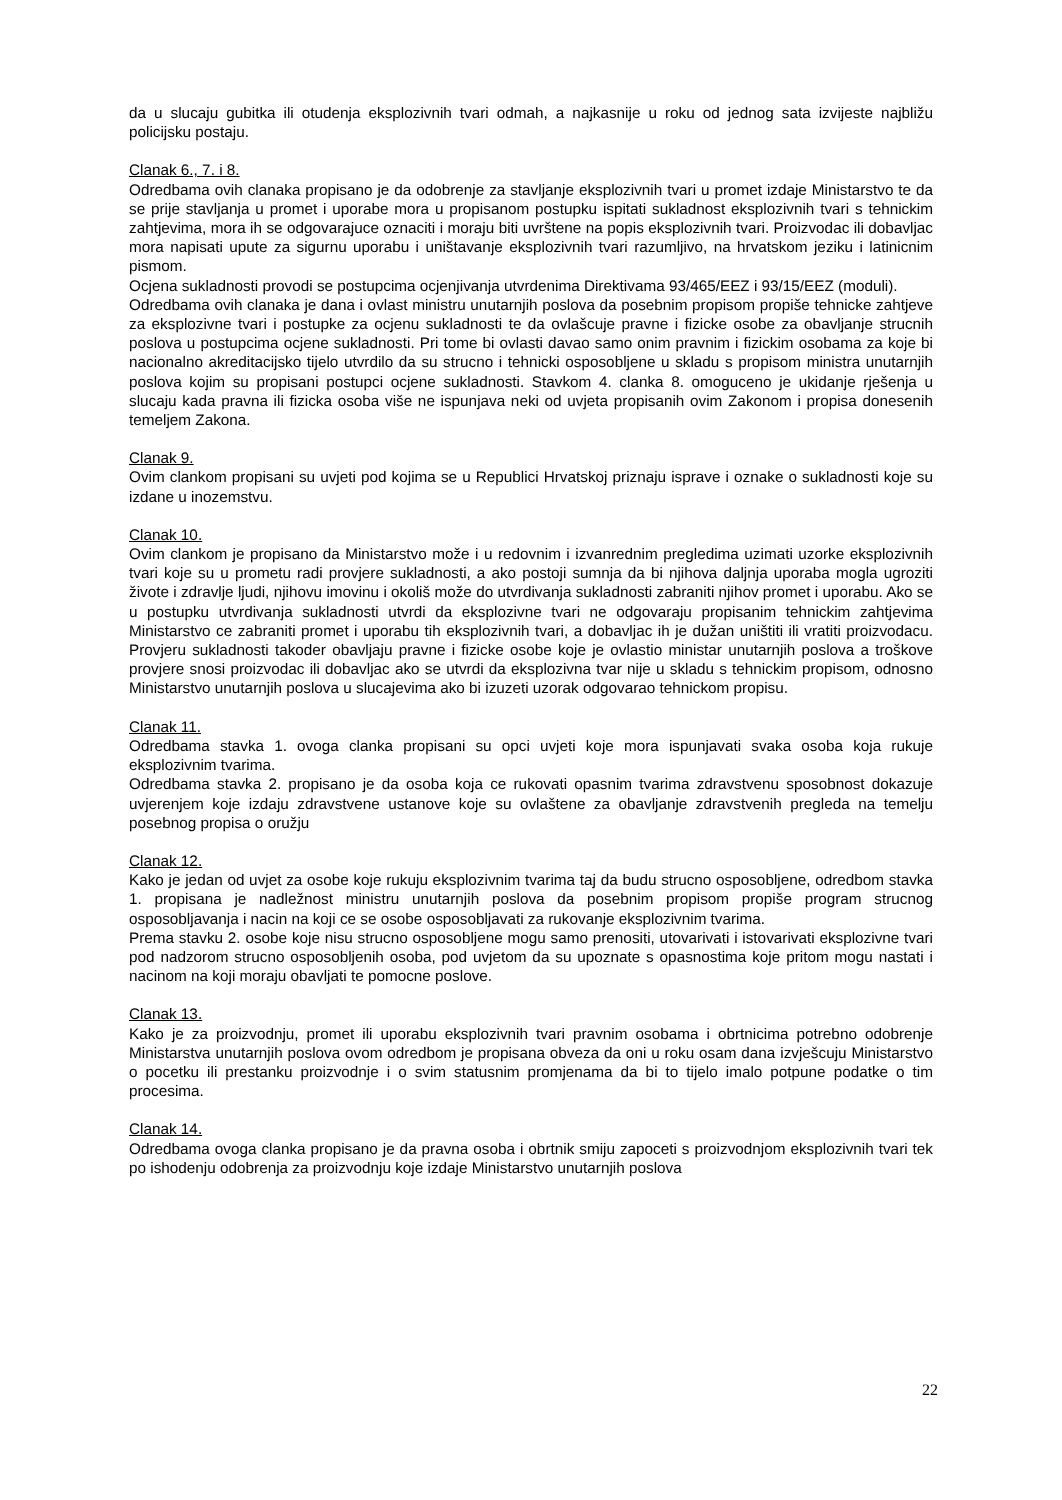da u slucaju gubitka ili otudenja eksplozivnih tvari odmah, a najkasnije u roku od jednog sata izvijeste najbližu policijsku postaju.
Clanak 6., 7. i 8.
Odredbama ovih clanaka propisano je da odobrenje za stavljanje eksplozivnih tvari u promet izdaje Ministarstvo te da se prije stavljanja u promet i uporabe mora u propisanom postupku ispitati sukladnost eksplozivnih tvari s tehnickim zahtjevima, mora ih se odgovarajuce oznaciti i moraju biti uvrštene na popis eksplozivnih tvari. Proizvodac ili dobavljac mora napisati upute za sigurnu uporabu i uništavanje eksplozivnih tvari razumljivo, na hrvatskom jeziku i latinicnim pismom.
Ocjena sukladnosti provodi se postupcima ocjenjivanja utvrdenima Direktivama 93/465/EEZ i 93/15/EEZ (moduli).
Odredbama ovih clanaka je dana i ovlast ministru unutarnjih poslova da posebnim propisom propiše tehnicke zahtjeve za eksplozivne tvari i postupke za ocjenu sukladnosti te da ovlašcuje pravne i fizicke osobe za obavljanje strucnih poslova u postupcima ocjene sukladnosti. Pri tome bi ovlasti davao samo onim pravnim i fizickim osobama za koje bi nacionalno akreditacijsko tijelo utvrdilo da su strucno i tehnicki osposobljene u skladu s propisom ministra unutarnjih poslova kojim su propisani postupci ocjene sukladnosti. Stavkom 4. clanka 8. omoguceno je ukidanje rješenja u slucaju kada pravna ili fizicka osoba više ne ispunjava neki od uvjeta propisanih ovim Zakonom i propisa donesenih temeljem Zakona.
Clanak 9.
Ovim clankom propisani su uvjeti pod kojima se u Republici Hrvatskoj priznaju isprave i oznake o sukladnosti koje su izdane u inozemstvu.
Clanak 10.
Ovim clankom je propisano da Ministarstvo može i u redovnim i izvanrednim pregledima uzimati uzorke eksplozivnih tvari koje su u prometu radi provjere sukladnosti, a ako postoji sumnja da bi njihova daljnja uporaba mogla ugroziti živote i zdravlje ljudi, njihovu imovinu i okoliš može do utvrdivanja sukladnosti zabraniti njihov promet i uporabu. Ako se u postupku utvrdivanja sukladnosti utvrdi da eksplozivne tvari ne odgovaraju propisanim tehnickim zahtjevima Ministarstvo ce zabraniti promet i uporabu tih eksplozivnih tvari, a dobavljac ih je dužan uništiti ili vratiti proizvodacu. Provjeru sukladnosti takoder obavljaju pravne i fizicke osobe koje je ovlastio ministar unutarnjih poslova a troškove provjere snosi proizvodac ili dobavljac ako se utvrdi da eksplozivna tvar nije u skladu s tehnickim propisom, odnosno Ministarstvo unutarnjih poslova u slucajevima ako bi izuzeti uzorak odgovarao tehnickom propisu.
Clanak 11.
Odredbama stavka 1. ovoga clanka propisani su opci uvjeti koje mora ispunjavati svaka osoba koja rukuje eksplozivnim tvarima.
Odredbama stavka 2. propisano je da osoba koja ce rukovati opasnim tvarima zdravstvenu sposobnost dokazuje uvjerenjem koje izdaju zdravstvene ustanove koje su ovlaštene za obavljanje zdravstvenih pregleda na temelju posebnog propisa o oružju
Clanak 12.
Kako je jedan od uvjet za osobe koje rukuju eksplozivnim tvarima taj da budu strucno osposobljene, odredbom stavka 1. propisana je nadležnost ministru unutarnjih poslova da posebnim propisom propiše program strucnog osposobljavanja i nacin na koji ce se osobe osposobljavati za rukovanje eksplozivnim tvarima.
Prema stavku 2. osobe koje nisu strucno osposobljene mogu samo prenositi, utovarivati i istovarivati eksplozivne tvari pod nadzorom strucno osposobljenih osoba, pod uvjetom da su upoznate s opasnostima koje pritom mogu nastati i nacinom na koji moraju obavljati te pomocne poslove.
Clanak 13.
Kako je za proizvodnju, promet ili uporabu eksplozivnih tvari pravnim osobama i obrtnicima potrebno odobrenje Ministarstva unutarnjih poslova ovom odredbom je propisana obveza da oni u roku osam dana izvješcuju Ministarstvo o pocetku ili prestanku proizvodnje i o svim statusnim promjenama da bi to tijelo imalo potpune podatke o tim procesima.
Clanak 14.
Odredbama ovoga clanka propisano je da pravna osoba i obrtnik smiju zapoceti s proizvodnjom eksplozivnih tvari tek po ishodenju odobrenja za proizvodnju koje izdaje Ministarstvo unutarnjih poslova
22